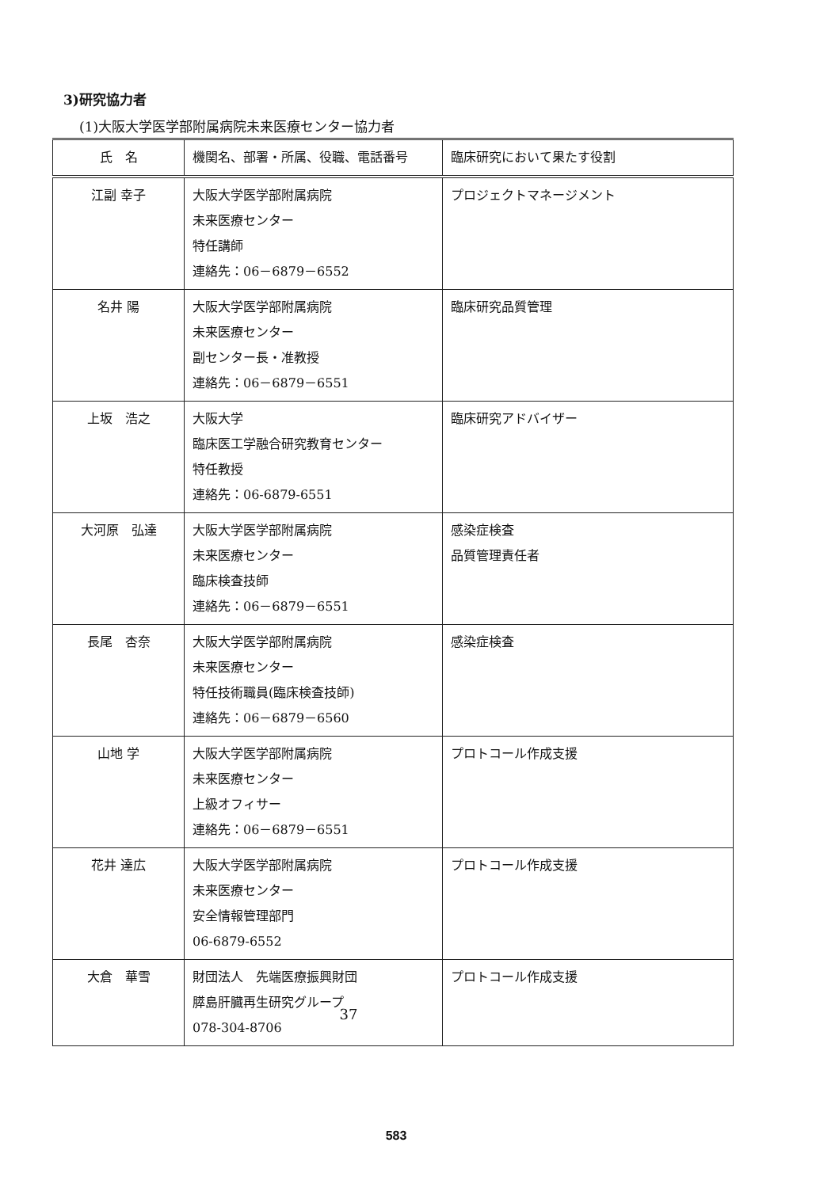3)研究協力者
(1)大阪大学医学部附属病院未来医療センター協力者
| 氏 名 | 機関名、部署・所属、役職、電話番号 | 臨床研究において果たす役割 |
| --- | --- | --- |
| 江副 幸子 | 大阪大学医学部附属病院 未来医療センター 特任講師 連絡先：06－6879－6552 | プロジェクトマネージメント |
| 名井 陽 | 大阪大学医学部附属病院 未来医療センター 副センター長・准教授 連絡先：06－6879－6551 | 臨床研究品質管理 |
| 上坂 浩之 | 大阪大学 臨床医工学融合研究教育センター 特任教授 連絡先：06-6879-6551 | 臨床研究アドバイザー |
| 大河原 弘達 | 大阪大学医学部附属病院 未来医療センター 臨床検査技師 連絡先：06－6879－6551 | 感染症検査 品質管理責任者 |
| 長尾 杏奈 | 大阪大学医学部附属病院 未来医療センター 特任技術職員(臨床検査技師) 連絡先：06－6879－6560 | 感染症検査 |
| 山地 学 | 大阪大学医学部附属病院 未来医療センター 上級オフィサー 連絡先：06－6879－6551 | プロトコール作成支援 |
| 花井 達広 | 大阪大学医学部附属病院 未来医療センター 安全情報管理部門 06-6879-6552 | プロトコール作成支援 |
| 大倉 華雪 | 財団法人 先端医療振興財団 膵島肝臓再生研究グループ 078-304-8706 | プロトコール作成支援 |
37
583